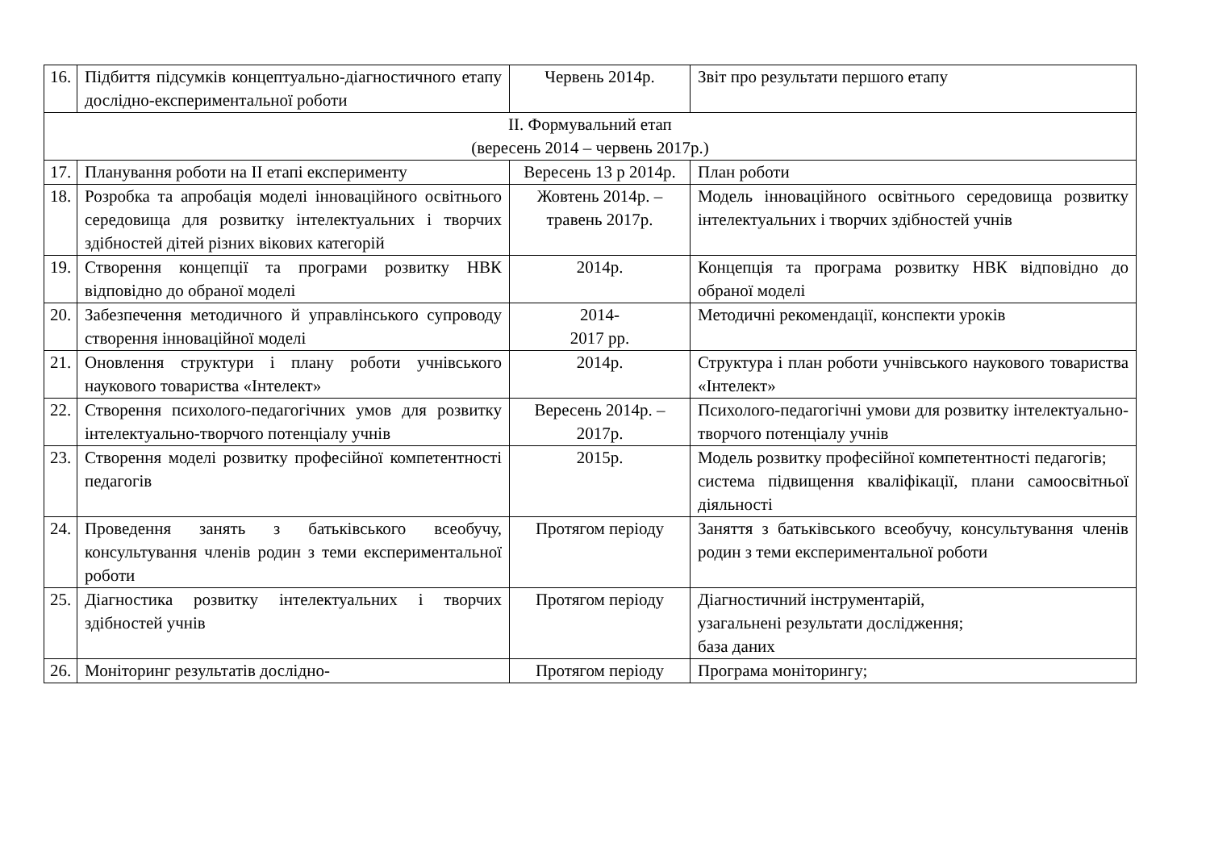| 16. | Підбиття підсумків концептуально-діагностичного етапу дослідно-експериментальної роботи | Червень 2014р. | Звіт про результати першого етапу |
| ІІ. Формувальний етап (вересень 2014 – червень 2017р.) | | | |
| 17. | Планування роботи на ІІ етапі експерименту | Вересень 13 р 2014р. | План роботи |
| 18. | Розробка та апробація моделі інноваційного освітнього середовища для розвитку інтелектуальних і творчих здібностей дітей різних вікових категорій | Жовтень 2014р. – травень 2017р. | Модель інноваційного освітнього середовища розвитку інтелектуальних і творчих здібностей учнів |
| 19. | Створення концепції та програми розвитку НВК відповідно до обраної моделі | 2014р. | Концепція та програма розвитку НВК відповідно до обраної моделі |
| 20. | Забезпечення методичного й управлінського супроводу створення інноваційної моделі | 2014- 2017 рр. | Методичні рекомендації, конспекти уроків |
| 21. | Оновлення структури і плану роботи учнівського наукового товариства «Інтелект» | 2014р. | Структура і план роботи учнівського наукового товариства «Інтелект» |
| 22. | Створення психолого-педагогічних умов для розвитку інтелектуально-творчого потенціалу учнів | Вересень 2014р. – 2017р. | Психолого-педагогічні умови для розвитку інтелектуально-творчого потенціалу учнів |
| 23. | Створення моделі розвитку професійної компетентності педагогів | 2015р. | Модель розвитку професійної компетентності педагогів; система підвищення кваліфікації, плани самоосвітньої діяльності |
| 24. | Проведення занять з батьківського всеобучу, консультування членів родин з теми експериментальної роботи | Протягом періоду | Заняття з батьківського всеобучу, консультування членів родин з теми експериментальної роботи |
| 25. | Діагностика розвитку інтелектуальних і творчих здібностей учнів | Протягом періоду | Діагностичний інструментарій, узагальнені результати дослідження; база даних |
| 26. | Моніторинг результатів дослідно- | Протягом періоду | Програма моніторингу; |